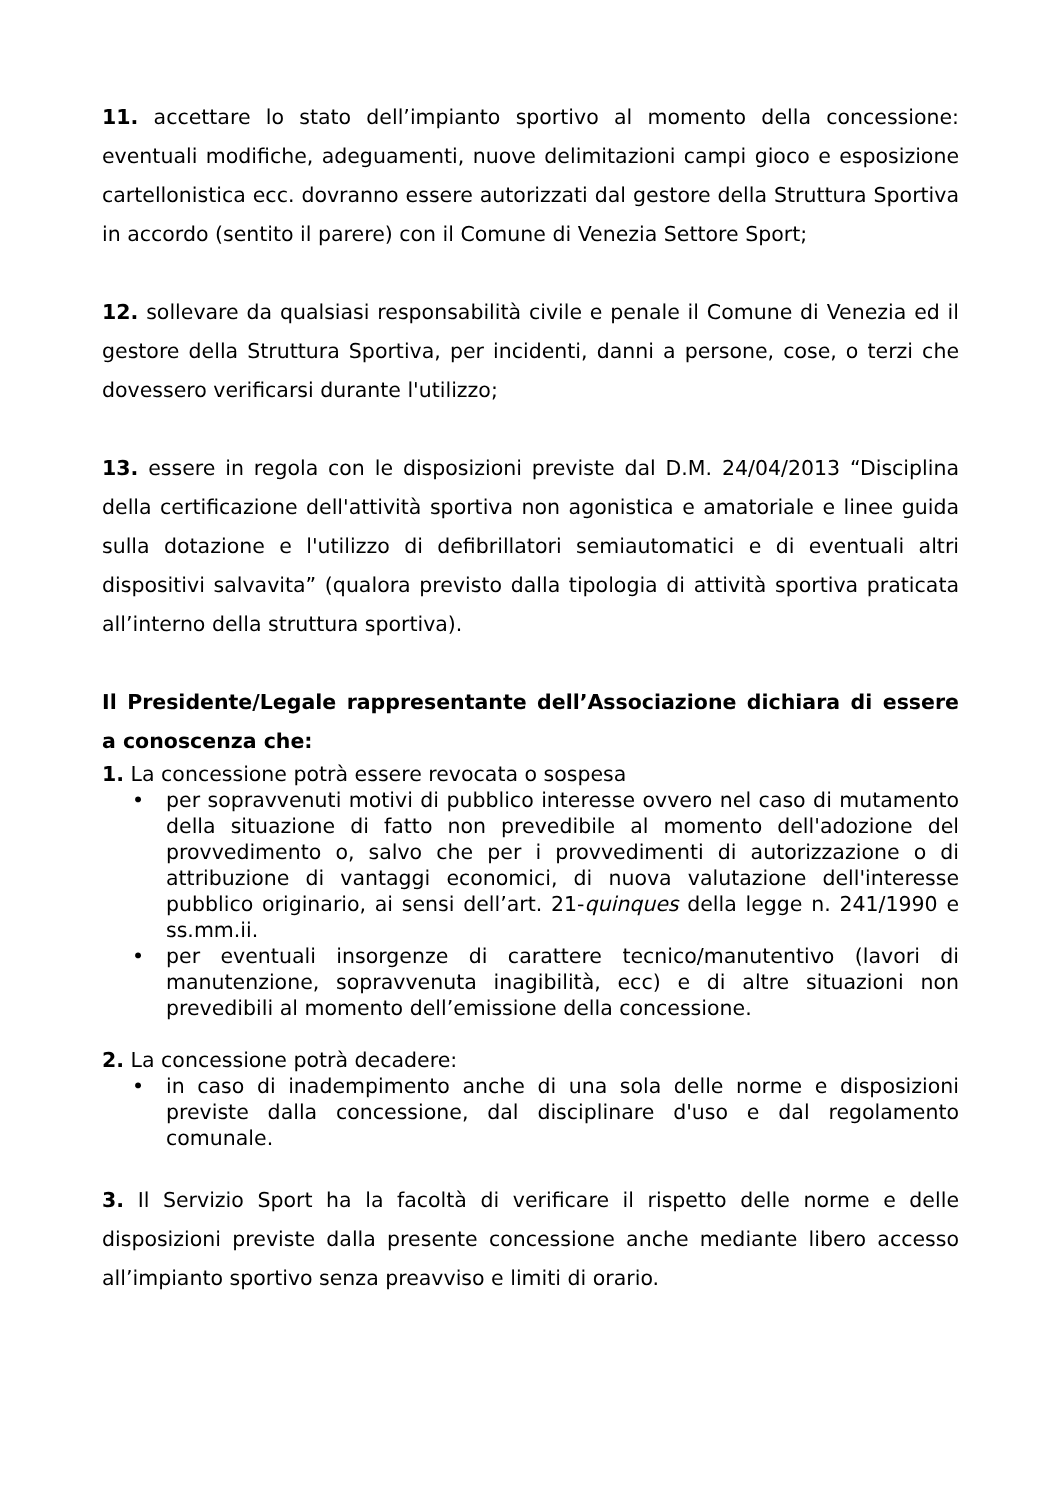11. accettare lo stato dell’impianto sportivo al momento della concessione: eventuali modifiche, adeguamenti, nuove delimitazioni campi gioco e esposizione cartellonistica ecc. dovranno essere autorizzati dal gestore della Struttura Sportiva in accordo (sentito il parere) con il Comune di Venezia Settore Sport;
12. sollevare da qualsiasi responsabilità civile e penale il Comune di Venezia ed il gestore della Struttura Sportiva, per incidenti, danni a persone, cose, o terzi che dovessero verificarsi durante l'utilizzo;
13. essere in regola con le disposizioni previste dal D.M. 24/04/2013 “Disciplina della certificazione dell'attività sportiva non agonistica e amatoriale e linee guida sulla dotazione e l'utilizzo di defibrillatori semiautomatici e di eventuali altri dispositivi salvavita” (qualora previsto dalla tipologia di attività sportiva praticata all’interno della struttura sportiva).
Il Presidente/Legale rappresentante dell’Associazione dichiara di essere a conoscenza che:
1. La concessione potrà essere revocata o sospesa
• per sopravvenuti motivi di pubblico interesse ovvero nel caso di mutamento della situazione di fatto non prevedibile al momento dell'adozione del provvedimento o, salvo che per i provvedimenti di autorizzazione o di attribuzione di vantaggi economici, di nuova valutazione dell'interesse pubblico originario, ai sensi dell’art. 21-quinques della legge n. 241/1990 e ss.mm.ii.
• per eventuali insorgenze di carattere tecnico/manutentivo (lavori di manutenzione, sopravvenuta inagibilità, ecc) e di altre situazioni non prevedibili al momento dell’emissione della concessione.
2. La concessione potrà decadere:
• in caso di inadempimento anche di una sola delle norme e disposizioni previste dalla concessione, dal disciplinare d'uso e dal regolamento comunale.
3. Il Servizio Sport ha la facoltà di verificare il rispetto delle norme e delle disposizioni previste dalla presente concessione anche mediante libero accesso all’impianto sportivo senza preavviso e limiti di orario.